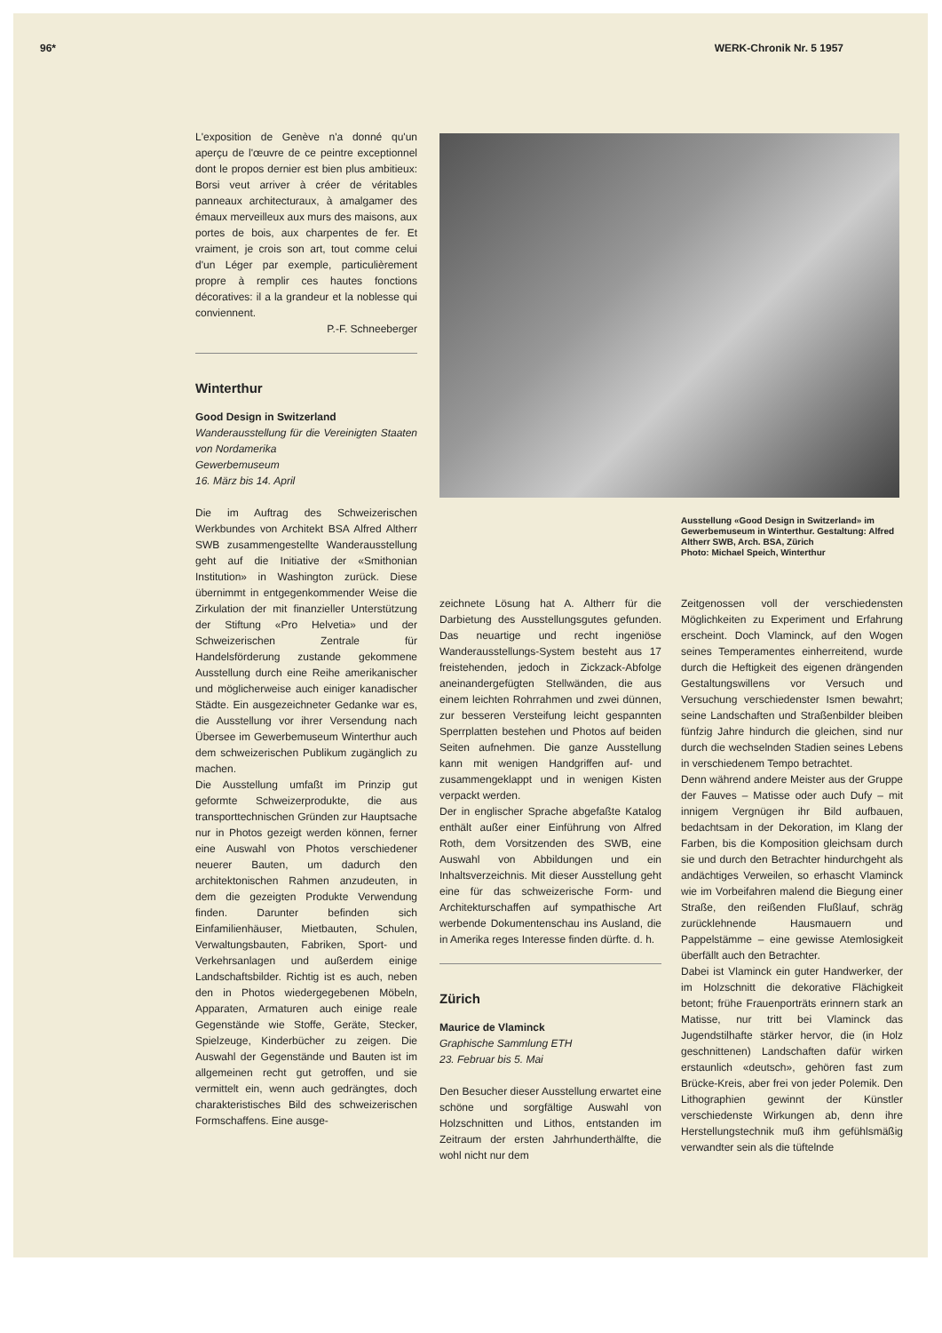96* WERK-Chronik Nr. 5 1957
L'exposition de Genève n'a donné qu'un aperçu de l'œuvre de ce peintre exceptionnel dont le propos dernier est bien plus ambitieux: Borsi veut arriver à créer de véritables panneaux architecturaux, à amalgamer des émaux merveilleux aux murs des maisons, aux portes de bois, aux charpentes de fer. Et vraiment, je crois son art, tout comme celui d'un Léger par exemple, particulièrement propre à remplir ces hautes fonctions décoratives: il a la grandeur et la noblesse qui conviennent.
P.-F. Schneeberger
Winterthur
Good Design in Switzerland
Wanderausstellung für die Vereinigten Staaten von Nordamerika
Gewerbemuseum
16. März bis 14. April
Die im Auftrag des Schweizerischen Werkbundes von Architekt BSA Alfred Altherr SWB zusammengestellte Wanderausstellung geht auf die Initiative der «Smithonian Institution» in Washington zurück. Diese übernimmt in entgegenkommender Weise die Zirkulation der mit finanzieller Unterstützung der Stiftung «Pro Helvetia» und der Schweizerischen Zentrale für Handelsförderung zustande gekommene Ausstellung durch eine Reihe amerikanischer und möglicherweise auch einiger kanadischer Städte. Ein ausgezeichneter Gedanke war es, die Ausstellung vor ihrer Versendung nach Übersee im Gewerbemuseum Winterthur auch dem schweizerischen Publikum zugänglich zu machen.
Die Ausstellung umfaßt im Prinzip gut geformte Schweizerprodukte, die aus transporttechnischen Gründen zur Hauptsache nur in Photos gezeigt werden können, ferner eine Auswahl von Photos verschiedener neuerer Bauten, um dadurch den architektonischen Rahmen anzudeuten, in dem die gezeigten Produkte Verwendung finden. Darunter befinden sich Einfamilienhäuser, Mietbauten, Schulen, Verwaltungsbauten, Fabriken, Sport- und Verkehrsanlagen und außerdem einige Landschaftsbilder. Richtig ist es auch, neben den in Photos wiedergegebenen Möbeln, Apparaten, Armaturen auch einige reale Gegenstände wie Stoffe, Geräte, Stecker, Spielzeuge, Kinderbücher zu zeigen. Die Auswahl der Gegenstände und Bauten ist im allgemeinen recht gut getroffen, und sie vermittelt ein, wenn auch gedrängtes, doch charakteristisches Bild des schweizerischen Formschaffens. Eine ausge-
Ausstellung «Good Design in Switzerland» im Gewerbemuseum in Winterthur. Gestaltung: Alfred Altherr SWB, Arch. BSA, Zürich
Photo: Michael Speich, Winterthur
zeichnete Lösung hat A. Altherr für die Darbietung des Ausstellungsgutes gefunden. Das neuartige und recht ingeniöse Wanderausstellungs-System besteht aus 17 freistehenden, jedoch in Zickzack-Abfolge aneinandergefügten Stellwänden, die aus einem leichten Rohrrahmen und zwei dünnen, zur besseren Versteifung leicht gespannten Sperrplatten bestehen und Photos auf beiden Seiten aufnehmen. Die ganze Ausstellung kann mit wenigen Handgriffen auf- und zusammengeklappt und in wenigen Kisten verpackt werden.
Der in englischer Sprache abgefaßte Katalog enthält außer einer Einführung von Alfred Roth, dem Vorsitzenden des SWB, eine Auswahl von Abbildungen und ein Inhaltsverzeichnis. Mit dieser Ausstellung geht eine für das schweizerische Form- und Architekturschaffen auf sympathische Art werbende Dokumentenschau ins Ausland, die in Amerika reges Interesse finden dürfte. d. h.
Zürich
Maurice de Vlaminck
Graphische Sammlung ETH
23. Februar bis 5. Mai
Den Besucher dieser Ausstellung erwartet eine schöne und sorgfältige Auswahl von Holzschnitten und Lithos, entstanden im Zeitraum der ersten Jahrhunderthälfte, die wohl nicht nur dem
Zeitgenossen voll der verschiedensten Möglichkeiten zu Experiment und Erfahrung erscheint. Doch Vlaminck, auf den Wogen seines Temperamentes einherreitend, wurde durch die Heftigkeit des eigenen drängenden Gestaltungswillens vor Versuch und Versuchung verschiedenster Ismen bewahrt; seine Landschaften und Straßenbilder bleiben fünfzig Jahre hindurch die gleichen, sind nur durch die wechselnden Stadien seines Lebens in verschiedenem Tempo betrachtet.
Denn während andere Meister aus der Gruppe der Fauves – Matisse oder auch Dufy – mit innigem Vergnügen ihr Bild aufbauen, bedachtsam in der Dekoration, im Klang der Farben, bis die Komposition gleichsam durch sie und durch den Betrachter hindurchgeht als andächtiges Verweilen, so erhascht Vlaminck wie im Vorbeifahren malend die Biegung einer Straße, den reißenden Flußlauf, schräg zurücklehnende Hausmauern und Pappelstämme – eine gewisse Atemlosigkeit überfällt auch den Betrachter.
Dabei ist Vlaminck ein guter Handwerker, der im Holzschnitt die dekorative Flächigkeit betont; frühe Frauenporträts erinnern stark an Matisse, nur tritt bei Vlaminck das Jugendstilhafte stärker hervor, die (in Holz geschnittenen) Landschaften dafür wirken erstaunlich «deutsch», gehören fast zum Brücke-Kreis, aber frei von jeder Polemik. Den Lithographien gewinnt der Künstler verschiedenste Wirkungen ab, denn ihre Herstellungstechnik muß ihm gefühlsmäßig verwandter sein als die tüftelnde